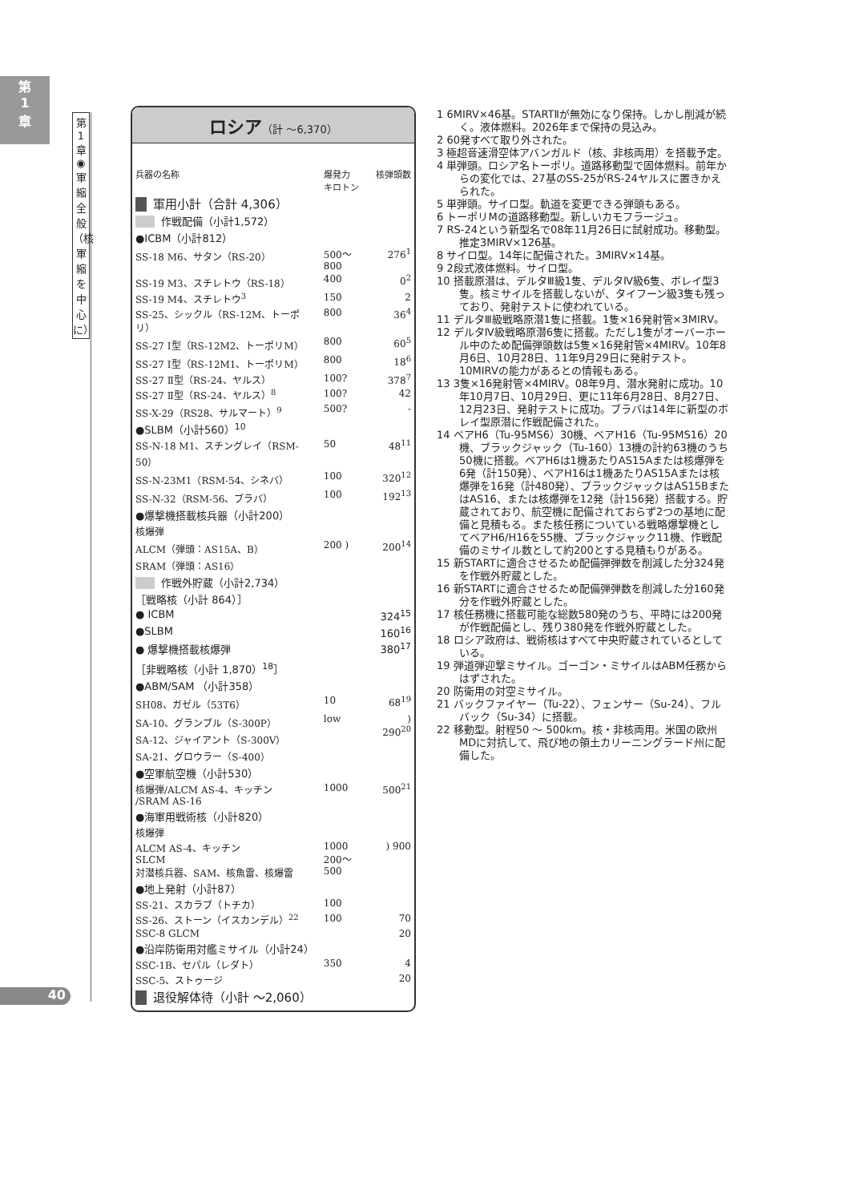第
1
章
第1章◉軍縮全般（核軍縮を中心に）
40
ロシア（計 ～6,370）
| 兵器の名称 | 爆発力 キロトン | 核弾頭数 |
| --- | --- | --- |
| 軍用小計（合計 4,306） | | |
| 作戦配備（小計1,572） | | |
| ●ICBM（小計812） | | |
| SS-18 M6、サタン（RS-20） | 500～800 | 276<sup>1</sup> |
| SS-19 M3、スチレトウ（RS-18） | 400 | 0<sup>2</sup> |
| SS-19 M4、スチレトウ<sup>3</sup> | 150 | 2 |
| SS-25、シックル（RS-12M、トーポリ） | 800 | 36<sup>4</sup> |
| SS-27 Ⅰ型（RS-12M2、トーポリM） | 800 | 60<sup>5</sup> |
| SS-27 Ⅰ型（RS-12M1、トーポリM） | 800 | 18<sup>6</sup> |
| SS-27 Ⅱ型（RS-24、ヤルス） | 100? | 378<sup>7</sup> |
| SS-27 Ⅱ型（RS-24、ヤルス）<sup>8</sup> | 100? | 42 |
| SS-X-29（RS28、サルマート）<sup>9</sup> | 500? | - |
| ●SLBM（小計560）<sup>10</sup> | | |
| SS-N-18 M1、スチングレイ（RSM-50） | 50 | 48<sup>11</sup> |
| SS-N-23M1（RSM-54、シネバ） | 100 | 320<sup>12</sup> |
| SS-N-32（RSM-56、ブラバ） | 100 | 192<sup>13</sup> |
| ●爆撃機搭載核兵器（小計200） | | |
| 核爆弾 | | |
| ALCM（弾頭：AS15A、B） SRAM（弾頭：AS16） | 200 ) | 200<sup>14</sup> |
| 作戦外貯蔵（小計2,734） | | |
| ［戦略核（小計 864）］ | | |
| ● ICBM | | 324<sup>15</sup> |
| ●SLBM | | 160<sup>16</sup> |
| ● 爆撃機搭載核爆弾 | | 380<sup>17</sup> |
| ［非戦略核（小計 1,870）<sup>18</sup>］ | | |
| ●ABM/SAM （小計358） | | |
| SH08、ガゼル（53T6） | 10 | 68<sup>19</sup> |
| SA-10、グランブル（S-300P） SA-12、ジャイアント（S-300V） SA-21、グロウラー（S-400） | low | ) 290<sup>20</sup> |
| ●空軍航空機（小計530） | | |
| 核爆弾/ALCM AS-4、キッチン /SRAM AS-16 | 1000 | 500<sup>21</sup> |
| ●海軍用戦術核（小計820） | | |
| 核爆弾 | | |
| ALCM AS-4、キッチン SLCM 対潜核兵器、SAM、核魚雷、核爆雷 | 1000 200～500 | ) 900 |
| ●地上発射（小計87） | | |
| SS-21、スカラブ（トチカ） | 100 | |
| SS-26、ストーン（イスカンデル）<sup>22</sup> | 100 | 70 |
| SSC-8 GLCM | | 20 |
| ●沿岸防衛用対艦ミサイル（小計24） | | |
| SSC-1B、セパル（レダト） | 350 | 4 |
| SSC-5、ストゥージ | | 20 |
| 退役解体待（小計 ～2,060） | | |
1 6MIRV×46基。STARTⅡが無効になり保持。しかし削減が続く。液体燃料。2026年まで保持の見込み。
2 60発すべて取り外された。
3 極超音速滑空体アバンガルド（核、非核両用）を搭載予定。
4 単弾頭。ロシア名トーポリ。道路移動型で固体燃料。前年からの変化では、27基のSS-25がRS-24ヤルスに置きかえられた。
5 単弾頭。サイロ型。軌道を変更できる弾頭もある。
6 トーポリMの道路移動型。新しいカモフラージュ。
7 RS-24という新型名で08年11月26日に試射成功。移動型。推定3MIRV×126基。
8 サイロ型。14年に配備された。3MIRV×14基。
9 2段式液体燃料。サイロ型。
10 搭載原潜は、デルタⅢ級1隻、デルタⅣ級6隻、ボレイ型3隻。核ミサイルを搭載しないが、タイフーン級3隻も残っており、発射テストに使われている。
11 デルタⅢ級戦略原潜1隻に搭載。1隻×16発射管×3MIRV。
12 デルタⅣ級戦略原潜6隻に搭載。ただし1隻がオーバーホール中のため配備弾頭数は5隻×16発射管×4MIRV。10年8月6日、10月28日、11年9月29日に発射テスト。10MIRVの能力があるとの情報もある。
13 3隻×16発射管×4MIRV。08年9月、潜水発射に成功。10年10月7日、10月29日、更に11年6月28日、8月27日、12月23日、発射テストに成功。ブラバは14年に新型のボレイ型原潜に作戦配備された。
14 ベアH6（Tu-95MS6）30機、ベアH16（Tu-95MS16）20機、ブラックジャック（Tu-160）13機の計約63機のうち50機に搭載。ベアH6は1機あたりAS15Aまたは核爆弾を6発（計150発）、ベアH16は1機あたりAS15Aまたは核爆弾を16発（計480発）、ブラックジャックはAS15BまたはAS16、または核爆弾を12発（計156発）搭載する。貯蔵されており、航空機に配備されておらず2つの基地に配備と見積もる。また核任務についている戦略爆撃機としてベアH6/H16を55機、ブラックジャック11機、作戦配備のミサイル数として約200とする見積もりがある。
15 新STARTに適合させるため配備弾弾数を削減した分324発を作戦外貯蔵とした。
16 新STARTに適合させるため配備弾弾数を削減した分160発分を作戦外貯蔵とした。
17 核任務機に搭載可能な総数580発のうち、平時には200発が作戦配備とし、残り380発を作戦外貯蔵とした。
18 ロシア政府は、戦術核はすべて中央貯蔵されているとしている。
19 弾道弾迎撃ミサイル。ゴーゴン・ミサイルはABM任務からはずされた。
20 防衛用の対空ミサイル。
21 バックファイヤー（Tu-22）、フェンサー（Su-24）、フルバック（Su-34）に搭載。
22 移動型。射程50 ～ 500km。核・非核両用。米国の欧州MDに対抗して、飛び地の領土カリーニングラード州に配備した。